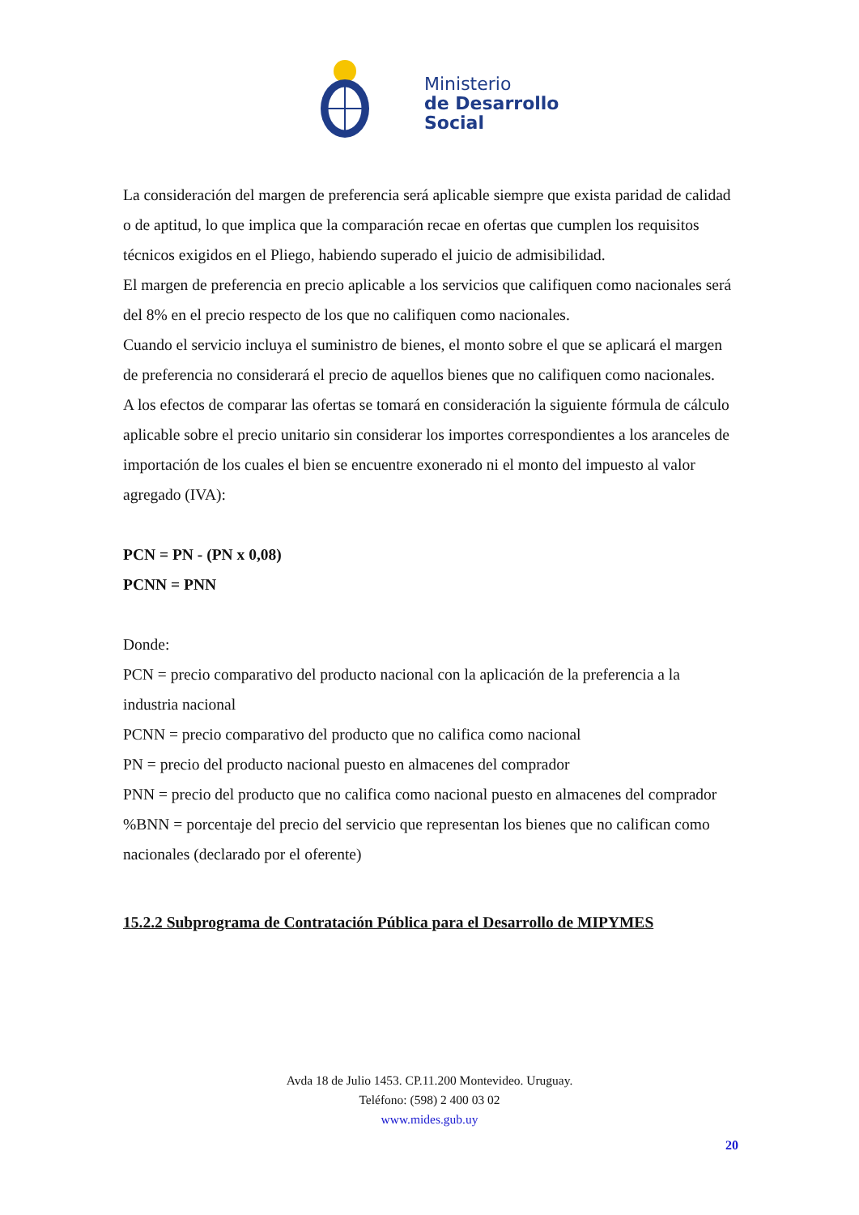Ministerio
de Desarrollo
Social
La consideración del margen de preferencia será aplicable siempre que exista paridad de calidad o de aptitud, lo que implica que la comparación recae en ofertas que cumplen los requisitos técnicos exigidos en el Pliego, habiendo superado el juicio de admisibilidad.
El margen de preferencia en precio aplicable a los servicios que califiquen como nacionales será del 8% en el precio respecto de los que no califiquen como nacionales.
Cuando el servicio incluya el suministro de bienes, el monto sobre el que se aplicará el margen de preferencia no considerará el precio de aquellos bienes que no califiquen como nacionales.
A los efectos de comparar las ofertas se tomará en consideración la siguiente fórmula de cálculo aplicable sobre el precio unitario sin considerar los importes correspondientes a los aranceles de importación de los cuales el bien se encuentre exonerado ni el monto del impuesto al valor agregado (IVA):
PCN = PN - (PN x 0,08)
PCNN = PNN
Donde:
PCN = precio comparativo del producto nacional con la aplicación de la preferencia a la industria nacional
PCNN = precio comparativo del producto que no califica como nacional
PN = precio del producto nacional puesto en almacenes del comprador
PNN = precio del producto que no califica como nacional puesto en almacenes del comprador
%BNN = porcentaje del precio del servicio que representan los bienes que no califican como nacionales (declarado por el oferente)
15.2.2 Subprograma de Contratación Pública para el Desarrollo de MIPYMES
Avda 18 de Julio 1453. CP.11.200 Montevideo. Uruguay.
Teléfono: (598) 2 400 03 02
www.mides.gub.uy
20